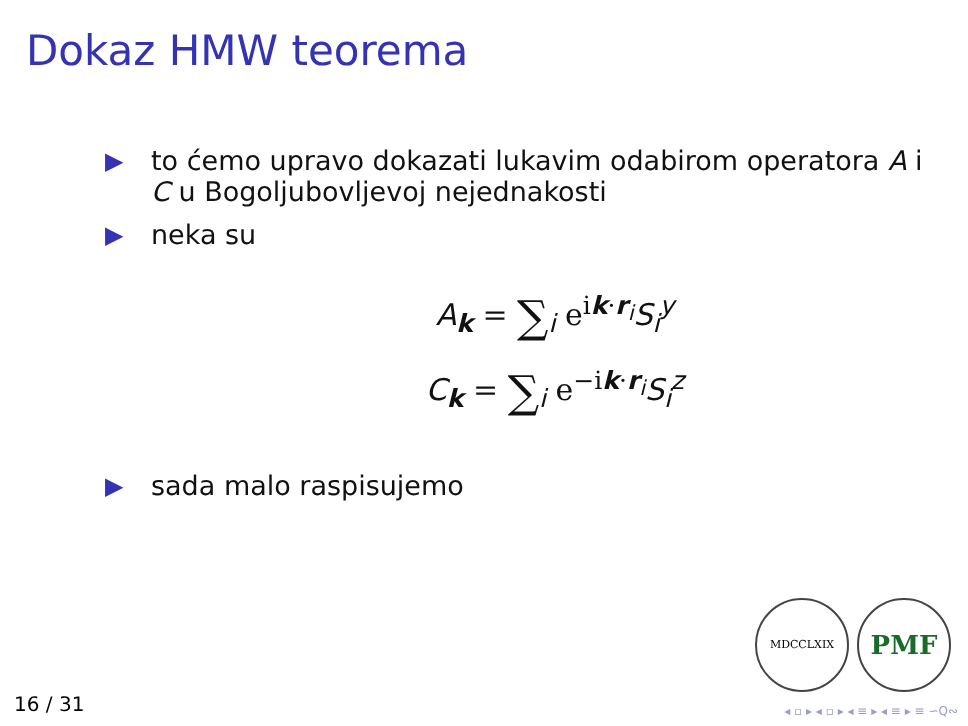Dokaz HMW teorema
▶ to ćemo upravo dokazati lukavim odabirom operatora A i C u Bogoljubovljevoj nejednakosti
▶ neka su
A<sub>k</sub> = ∑<sub>i</sub> e<sup>ik·r<sub>i</sub></sup>S<sub>i</sub><sup>y</sup>
C<sub>k</sub> = ∑<sub>i</sub> e<sup>−ik·r<sub>i</sub></sup>S<sub>i</sub><sup>z</sup>
▶ sada malo raspisujemo
MDCCLXIX PMF
16 / 31 ◂ ▫ ▸ ◂ ▫ ▸ ◂ ≡ ▸ ◂ ≡ ▸ ≡ ∽Q∾